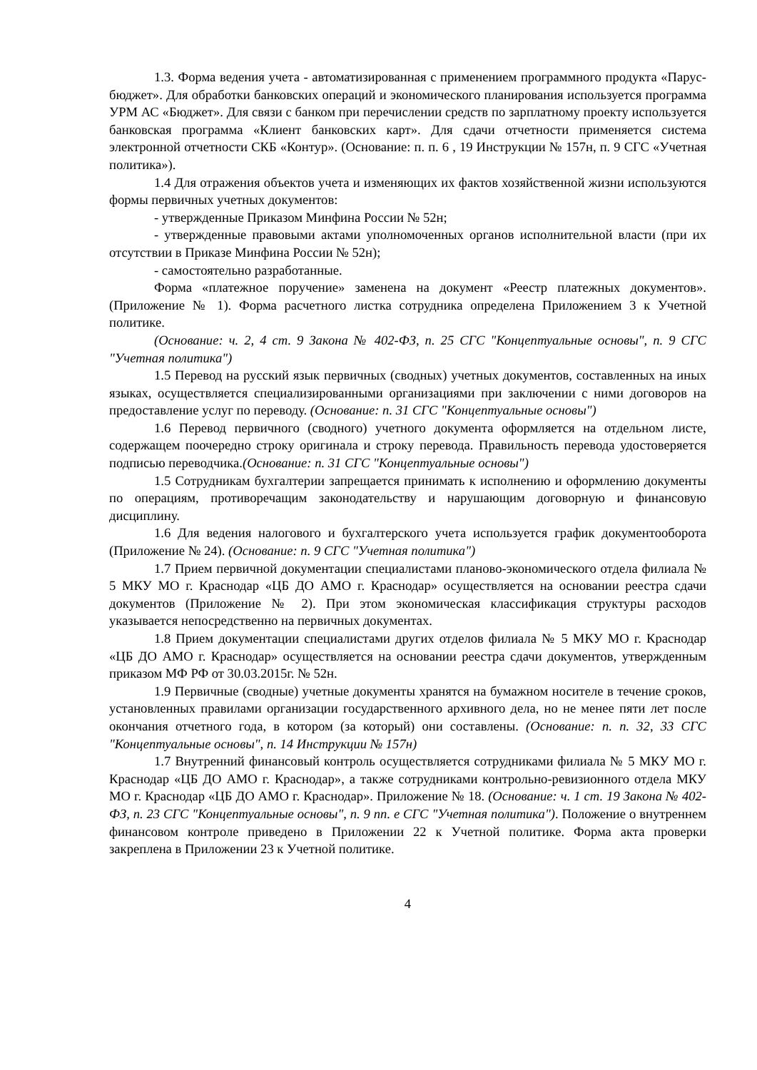1.3. Форма ведения учета - автоматизированная с применением программного продукта «Парус-бюджет». Для обработки банковских операций и экономического планирования используется программа УРМ АС «Бюджет». Для связи с банком при перечислении средств по зарплатному проекту используется банковская программа «Клиент банковских карт». Для сдачи отчетности применяется система электронной отчетности СКБ «Контур». (Основание: п. п. 6 , 19 Инструкции № 157н, п. 9 СГС «Учетная политика»).
1.4 Для отражения объектов учета и изменяющих их фактов хозяйственной жизни используются формы первичных учетных документов:
- утвержденные Приказом Минфина России № 52н;
- утвержденные правовыми актами уполномоченных органов исполнительной власти (при их отсутствии в Приказе Минфина России № 52н);
- самостоятельно разработанные.
Форма «платежное поручение» заменена на документ «Реестр платежных документов». (Приложение № 1). Форма расчетного листка сотрудника определена Приложением 3 к Учетной политике.
(Основание: ч. 2, 4 ст. 9 Закона № 402-ФЗ, п. 25 СГС "Концептуальные основы", п. 9 СГС "Учетная политика")
1.5 Перевод на русский язык первичных (сводных) учетных документов, составленных на иных языках, осуществляется специализированными организациями при заключении с ними договоров на предоставление услуг по переводу. (Основание: п. 31 СГС "Концептуальные основы")
1.6 Перевод первичного (сводного) учетного документа оформляется на отдельном листе, содержащем поочередно строку оригинала и строку перевода. Правильность перевода удостоверяется подписью переводчика.(Основание: п. 31 СГС "Концептуальные основы")
1.5 Сотрудникам бухгалтерии запрещается принимать к исполнению и оформлению документы по операциям, противоречащим законодательству и нарушающим договорную и финансовую дисциплину.
1.6 Для ведения налогового и бухгалтерского учета используется график документооборота (Приложение № 24). (Основание: п. 9 СГС "Учетная политика")
1.7 Прием первичной документации специалистами планово-экономического отдела филиала № 5 МКУ МО г. Краснодар «ЦБ ДО АМО г. Краснодар» осуществляется на основании реестра сдачи документов (Приложение № 2). При этом экономическая классификация структуры расходов указывается непосредственно на первичных документах.
1.8 Прием документации специалистами других отделов филиала № 5 МКУ МО г. Краснодар «ЦБ ДО АМО г. Краснодар» осуществляется на основании реестра сдачи документов, утвержденным приказом МФ РФ от 30.03.2015г. № 52н.
1.9 Первичные (сводные) учетные документы хранятся на бумажном носителе в течение сроков, установленных правилами организации государственного архивного дела, но не менее пяти лет после окончания отчетного года, в котором (за который) они составлены. (Основание: п. п. 32, 33 СГС "Концептуальные основы", п. 14 Инструкции № 157н)
1.7 Внутренний финансовый контроль осуществляется сотрудниками филиала № 5 МКУ МО г. Краснодар «ЦБ ДО АМО г. Краснодар», а также сотрудниками контрольно-ревизионного отдела МКУ МО г. Краснодар «ЦБ ДО АМО г. Краснодар». Приложение № 18. (Основание: ч. 1 ст. 19 Закона № 402-ФЗ, п. 23 СГС "Концептуальные основы", п. 9 пп. е СГС "Учетная политика"). Положение о внутреннем финансовом контроле приведено в Приложении 22 к Учетной политике. Форма акта проверки закреплена в Приложении 23 к Учетной политике.
4